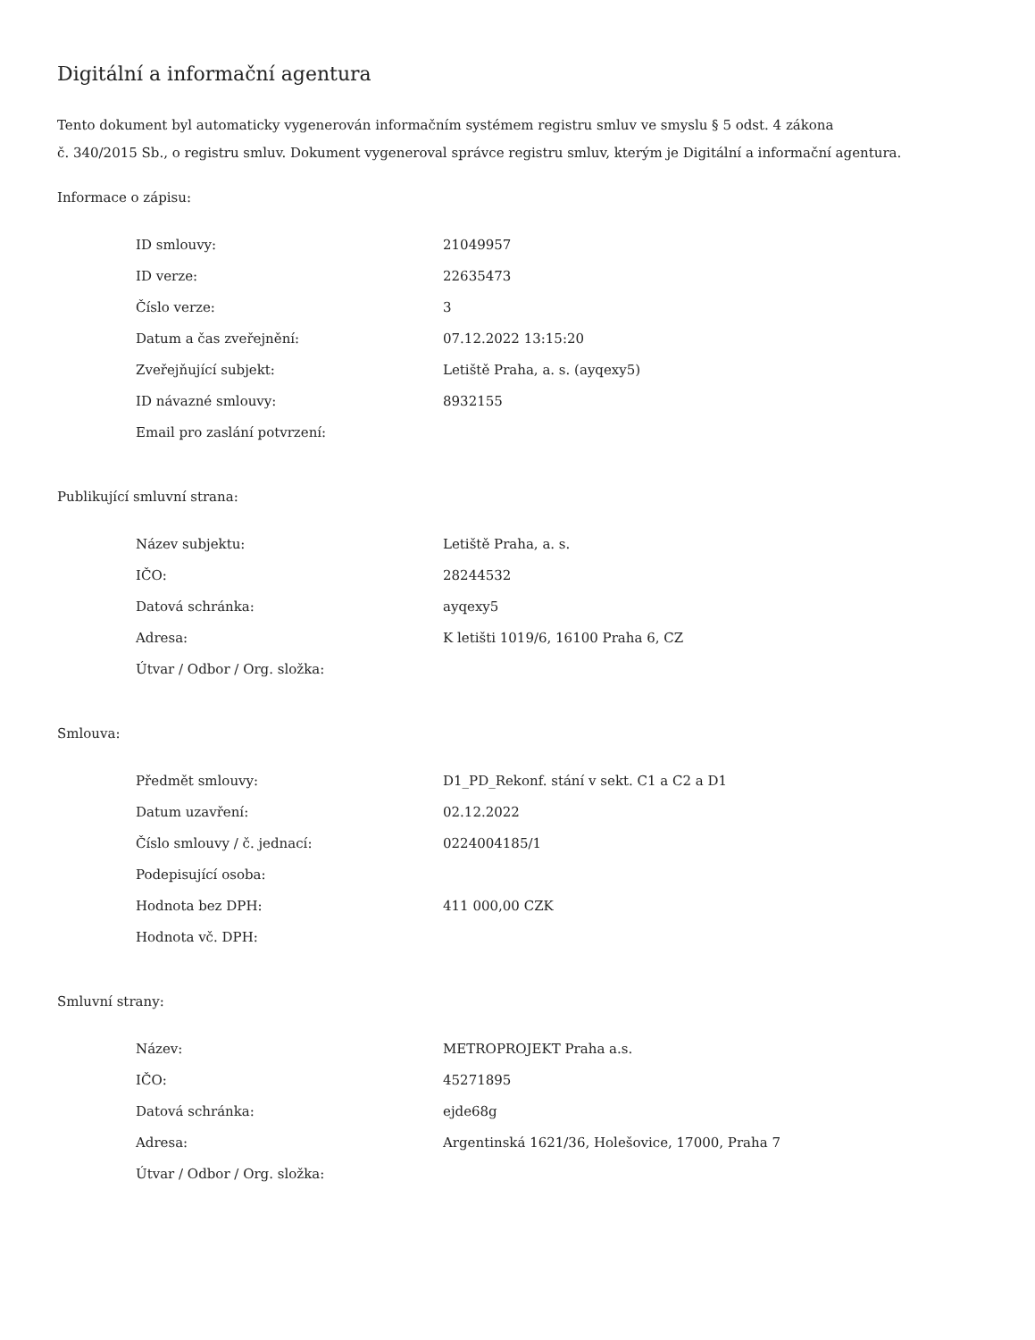Digitální a informační agentura
Tento dokument byl automaticky vygenerován informačním systémem registru smluv ve smyslu § 5 odst. 4 zákona
č. 340/2015 Sb., o registru smluv. Dokument vygeneroval správce registru smluv, kterým je Digitální a informační agentura.
Informace o zápisu:
| ID smlouvy: | 21049957 |
| ID verze: | 22635473 |
| Číslo verze: | 3 |
| Datum a čas zveřejnění: | 07.12.2022 13:15:20 |
| Zveřejňující subjekt: | Letiště Praha, a. s. (ayqexy5) |
| ID návazné smlouvy: | 8932155 |
| Email pro zaslání potvrzení: | |
Publikující smluvní strana:
| Název subjektu: | Letiště Praha, a. s. |
| IČO: | 28244532 |
| Datová schránka: | ayqexy5 |
| Adresa: | K letišti 1019/6, 16100 Praha 6, CZ |
| Útvar / Odbor / Org. složka: | |
Smlouva:
| Předmět smlouvy: | D1_PD_Rekonf. stání v sekt. C1 a C2 a D1 |
| Datum uzavření: | 02.12.2022 |
| Číslo smlouvy / č. jednací: | 0224004185/1 |
| Podepisující osoba: | |
| Hodnota bez DPH: | 411 000,00 CZK |
| Hodnota vč. DPH: | |
Smluvní strany:
| Název: | METROPROJEKT Praha a.s. |
| IČO: | 45271895 |
| Datová schránka: | ejde68g |
| Adresa: | Argentinská 1621/36, Holešovice, 17000, Praha 7 |
| Útvar / Odbor / Org. složka: | |